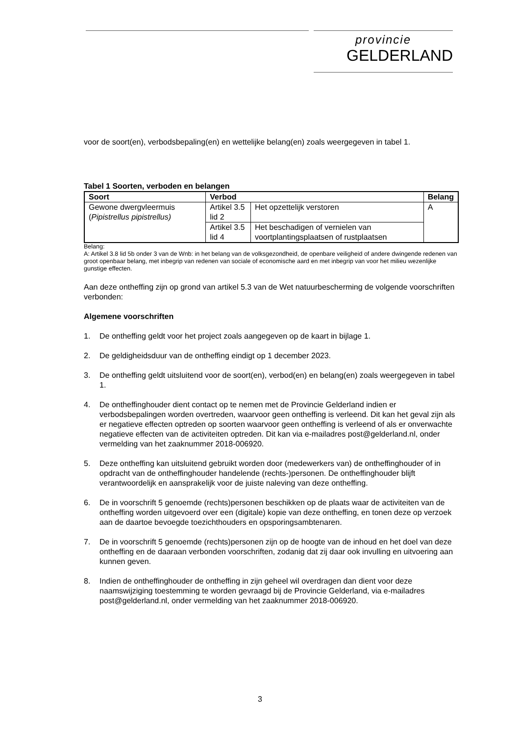provincie
GELDERLAND
voor de soort(en), verbodsbepaling(en) en wettelijke belang(en) zoals weergegeven in tabel 1.
Tabel 1 Soorten, verboden en belangen
| Soort | Verbod | | Belang |
| --- | --- | --- | --- |
| Gewone dwergvleermuis ( Pipistrellus pipistrellus) | Artikel 3.5 lid 2 | Het opzettelijk verstoren | A |
| | Artikel 3.5 lid 4 | Het beschadigen of vernielen van voortplantingsplaatsen of rustplaatsen | |
Belang:
A: Artikel 3.8 lid 5b onder 3 van de Wnb: in het belang van de volksgezondheid, de openbare veiligheid of andere dwingende redenen van groot openbaar belang, met inbegrip van redenen van sociale of economische aard en met inbegrip van voor het milieu wezenlijke gunstige effecten.
Aan deze ontheffing zijn op grond van artikel 5.3 van de Wet natuurbescherming de volgende voorschriften verbonden:
Algemene voorschriften
1. De ontheffing geldt voor het project zoals aangegeven op de kaart in bijlage 1.
2. De geldigheidsduur van de ontheffing eindigt op 1 december 2023.
3. De ontheffing geldt uitsluitend voor de soort(en), verbod(en) en belang(en) zoals weergegeven in tabel 1.
4. De ontheffinghouder dient contact op te nemen met de Provincie Gelderland indien er verbodsbepalingen worden overtreden, waarvoor geen ontheffing is verleend. Dit kan het geval zijn als er negatieve effecten optreden op soorten waarvoor geen ontheffing is verleend of als er onverwachte negatieve effecten van de activiteiten optreden. Dit kan via e-mailadres post@gelderland.nl, onder vermelding van het zaaknummer 2018-006920.
5. Deze ontheffing kan uitsluitend gebruikt worden door (medewerkers van) de ontheffinghouder of in opdracht van de ontheffinghouder handelende (rechts-)personen. De ontheffinghouder blijft verantwoordelijk en aansprakelijk voor de juiste naleving van deze ontheffing.
6. De in voorschrift 5 genoemde (rechts)personen beschikken op de plaats waar de activiteiten van de ontheffing worden uitgevoerd over een (digitale) kopie van deze ontheffing, en tonen deze op verzoek aan de daartoe bevoegde toezichthouders en opsporingsambtenaren.
7. De in voorschrift 5 genoemde (rechts)personen zijn op de hoogte van de inhoud en het doel van deze ontheffing en de daaraan verbonden voorschriften, zodanig dat zij daar ook invulling en uitvoering aan kunnen geven.
8. Indien de ontheffinghouder de ontheffing in zijn geheel wil overdragen dan dient voor deze naamswijziging toestemming te worden gevraagd bij de Provincie Gelderland, via e-mailadres post@gelderland.nl, onder vermelding van het zaaknummer 2018-006920.
3